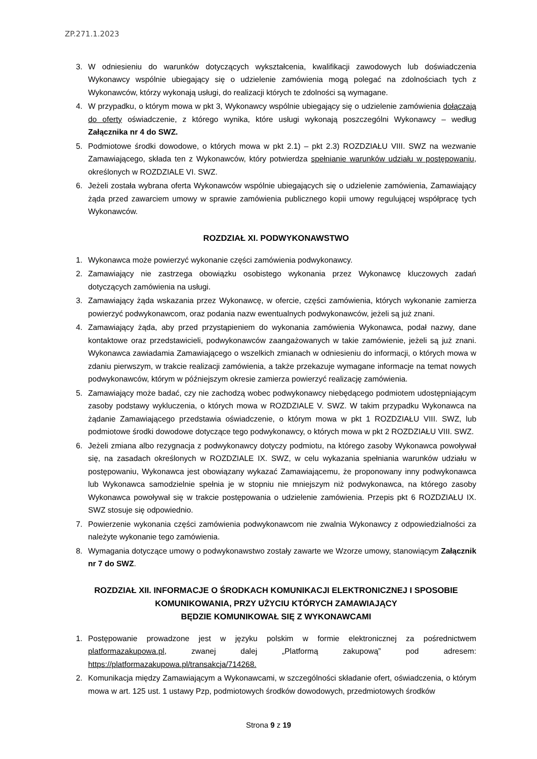ZP.271.1.2023
3. W odniesieniu do warunków dotyczących wykształcenia, kwalifikacji zawodowych lub doświadczenia Wykonawcy wspólnie ubiegający się o udzielenie zamówienia mogą polegać na zdolnościach tych z Wykonawców, którzy wykonają usługi, do realizacji których te zdolności są wymagane.
4. W przypadku, o którym mowa w pkt 3, Wykonawcy wspólnie ubiegający się o udzielenie zamówienia dołączają do oferty oświadczenie, z którego wynika, które usługi wykonają poszczególni Wykonawcy – według Załącznika nr 4 do SWZ.
5. Podmiotowe środki dowodowe, o których mowa w pkt 2.1) – pkt 2.3) ROZDZIAŁU VIII. SWZ na wezwanie Zamawiającego, składa ten z Wykonawców, który potwierdza spełnianie warunków udziału w postępowaniu, określonych w ROZDZIALE VI. SWZ.
6. Jeżeli została wybrana oferta Wykonawców wspólnie ubiegających się o udzielenie zamówienia, Zamawiający żąda przed zawarciem umowy w sprawie zamówienia publicznego kopii umowy regulującej współpracę tych Wykonawców.
ROZDZIAŁ XI. PODWYKONAWSTWO
1. Wykonawca może powierzyć wykonanie części zamówienia podwykonawcy.
2. Zamawiający nie zastrzega obowiązku osobistego wykonania przez Wykonawcę kluczowych zadań dotyczących zamówienia na usługi.
3. Zamawiający żąda wskazania przez Wykonawcę, w ofercie, części zamówienia, których wykonanie zamierza powierzyć podwykonawcom, oraz podania nazw ewentualnych podwykonawców, jeżeli są już znani.
4. Zamawiający żąda, aby przed przystąpieniem do wykonania zamówienia Wykonawca, podał nazwy, dane kontaktowe oraz przedstawicieli, podwykonawców zaangażowanych w takie zamówienie, jeżeli są już znani. Wykonawca zawiadamia Zamawiającego o wszelkich zmianach w odniesieniu do informacji, o których mowa w zdaniu pierwszym, w trakcie realizacji zamówienia, a także przekazuje wymagane informacje na temat nowych podwykonawców, którym w późniejszym okresie zamierza powierzyć realizację zamówienia.
5. Zamawiający może badać, czy nie zachodzą wobec podwykonawcy niebędącego podmiotem udostępniającym zasoby podstawy wykluczenia, o których mowa w ROZDZIALE V. SWZ. W takim przypadku Wykonawca na żądanie Zamawiającego przedstawia oświadczenie, o którym mowa w pkt 1 ROZDZIAŁU VIII. SWZ, lub podmiotowe środki dowodowe dotyczące tego podwykonawcy, o których mowa w pkt 2 ROZDZIAŁU VIII. SWZ.
6. Jeżeli zmiana albo rezygnacja z podwykonawcy dotyczy podmiotu, na którego zasoby Wykonawca powoływał się, na zasadach określonych w ROZDZIALE IX. SWZ, w celu wykazania spełniania warunków udziału w postępowaniu, Wykonawca jest obowiązany wykazać Zamawiającemu, że proponowany inny podwykonawca lub Wykonawca samodzielnie spełnia je w stopniu nie mniejszym niż podwykonawca, na którego zasoby Wykonawca powoływał się w trakcie postępowania o udzielenie zamówienia. Przepis pkt 6 ROZDZIAŁU IX. SWZ stosuje się odpowiednio.
7. Powierzenie wykonania części zamówienia podwykonawcom nie zwalnia Wykonawcy z odpowiedzialności za należyte wykonanie tego zamówienia.
8. Wymagania dotyczące umowy o podwykonawstwo zostały zawarte we Wzorze umowy, stanowiącym Załącznik nr 7 do SWZ.
ROZDZIAŁ XII. INFORMACJE O ŚRODKACH KOMUNIKACJI ELEKTRONICZNEJ I SPOSOBIE KOMUNIKOWANIA, PRZY UŻYCIU KTÓRYCH ZAMAWIAJĄCY
BĘDZIE KOMUNIKOWAŁ SIĘ Z WYKONAWCAMI
1. Postępowanie prowadzone jest w języku polskim w formie elektronicznej za pośrednictwem platformazakupowa.pl, zwanej dalej „Platformą zakupową” pod adresem: https://platformazakupowa.pl/transakcja/714268.
2. Komunikacja między Zamawiającym a Wykonawcami, w szczególności składanie ofert, oświadczenia, o którym mowa w art. 125 ust. 1 ustawy Pzp, podmiotowych środków dowodowych, przedmiotowych środków
Strona 9 z 19